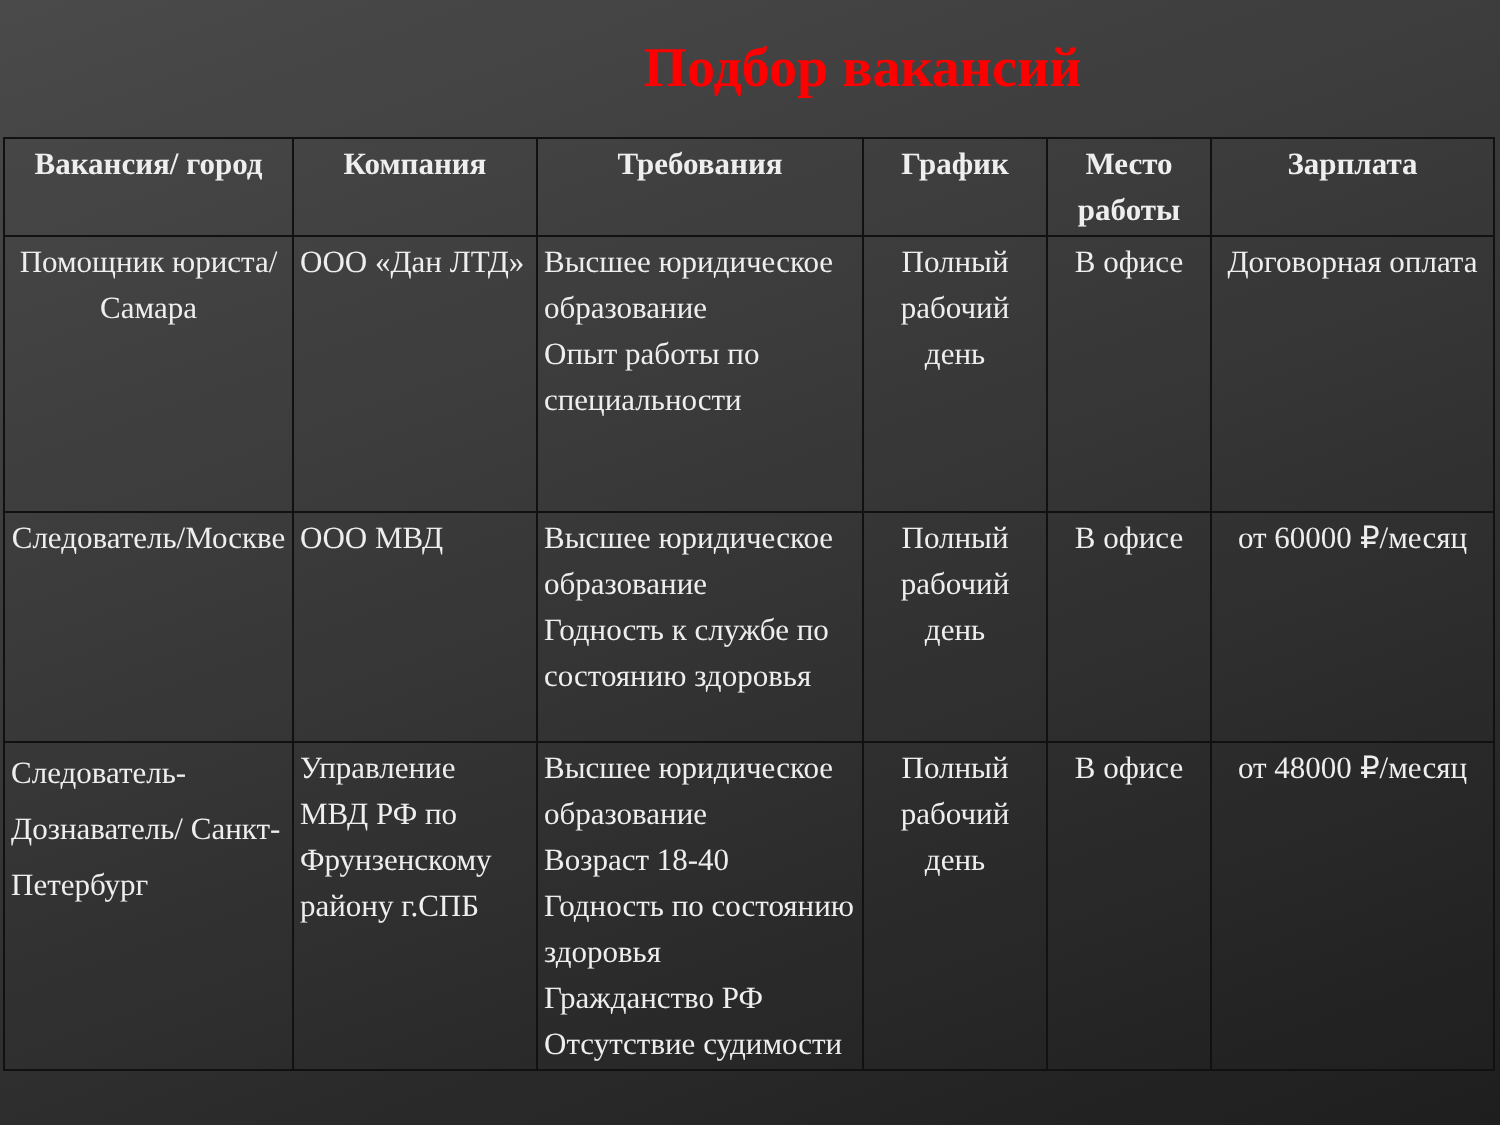Подбор вакансий
| Вакансия/ город | Компания | Требования | График | Место работы | Зарплата |
| --- | --- | --- | --- | --- | --- |
| Помощник юриста/ Самара | ООО «Дан ЛТД» | Высшее юридическое образование Опыт работы по специальности | Полный рабочий день | В офисе | Договорная оплата |
| Следователь/Москве | ООО МВД | Высшее юридическое образование Годность к службе по состоянию здоровья | Полный рабочий день | В офисе | от 60000 ₽/месяц |
| Следователь-Дознаватель/ Санкт-Петербург | Управление МВД РФ по Фрунзенскому району г.СПБ | Высшее юридическое образование Возраст 18-40 Годность по состоянию здоровья Гражданство РФ Отсутствие судимости | Полный рабочий день | В офисе | от 48000 ₽/месяц |